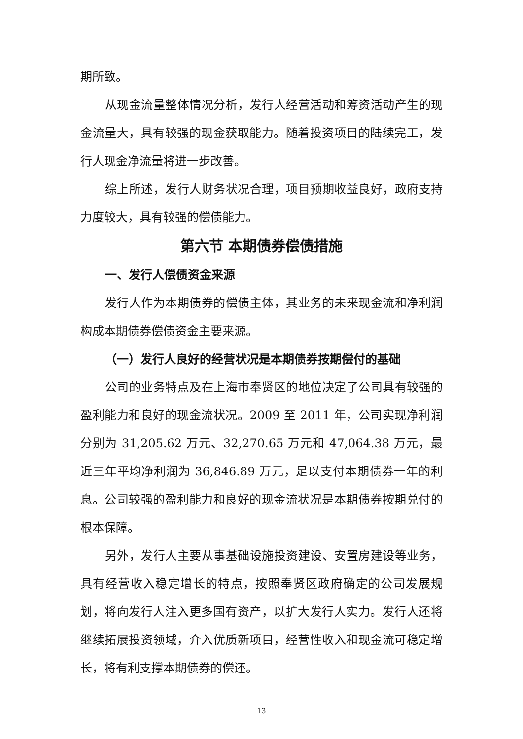期所致。
从现金流量整体情况分析，发行人经营活动和筹资活动产生的现金流量大，具有较强的现金获取能力。随着投资项目的陆续完工，发行人现金净流量将进一步改善。
综上所述，发行人财务状况合理，项目预期收益良好，政府支持力度较大，具有较强的偿债能力。
第六节 本期债券偿债措施
一、发行人偿债资金来源
发行人作为本期债券的偿债主体，其业务的未来现金流和净利润构成本期债券偿债资金主要来源。
（一）发行人良好的经营状况是本期债券按期偿付的基础
公司的业务特点及在上海市奉贤区的地位决定了公司具有较强的盈利能力和良好的现金流状况。2009 至 2011 年，公司实现净利润分别为 31,205.62 万元、32,270.65 万元和 47,064.38 万元，最近三年平均净利润为 36,846.89 万元，足以支付本期债券一年的利息。公司较强的盈利能力和良好的现金流状况是本期债券按期兑付的根本保障。
另外，发行人主要从事基础设施投资建设、安置房建设等业务，具有经营收入稳定增长的特点，按照奉贤区政府确定的公司发展规划，将向发行人注入更多国有资产，以扩大发行人实力。发行人还将继续拓展投资领域，介入优质新项目，经营性收入和现金流可稳定增长，将有利支撑本期债券的偿还。
13